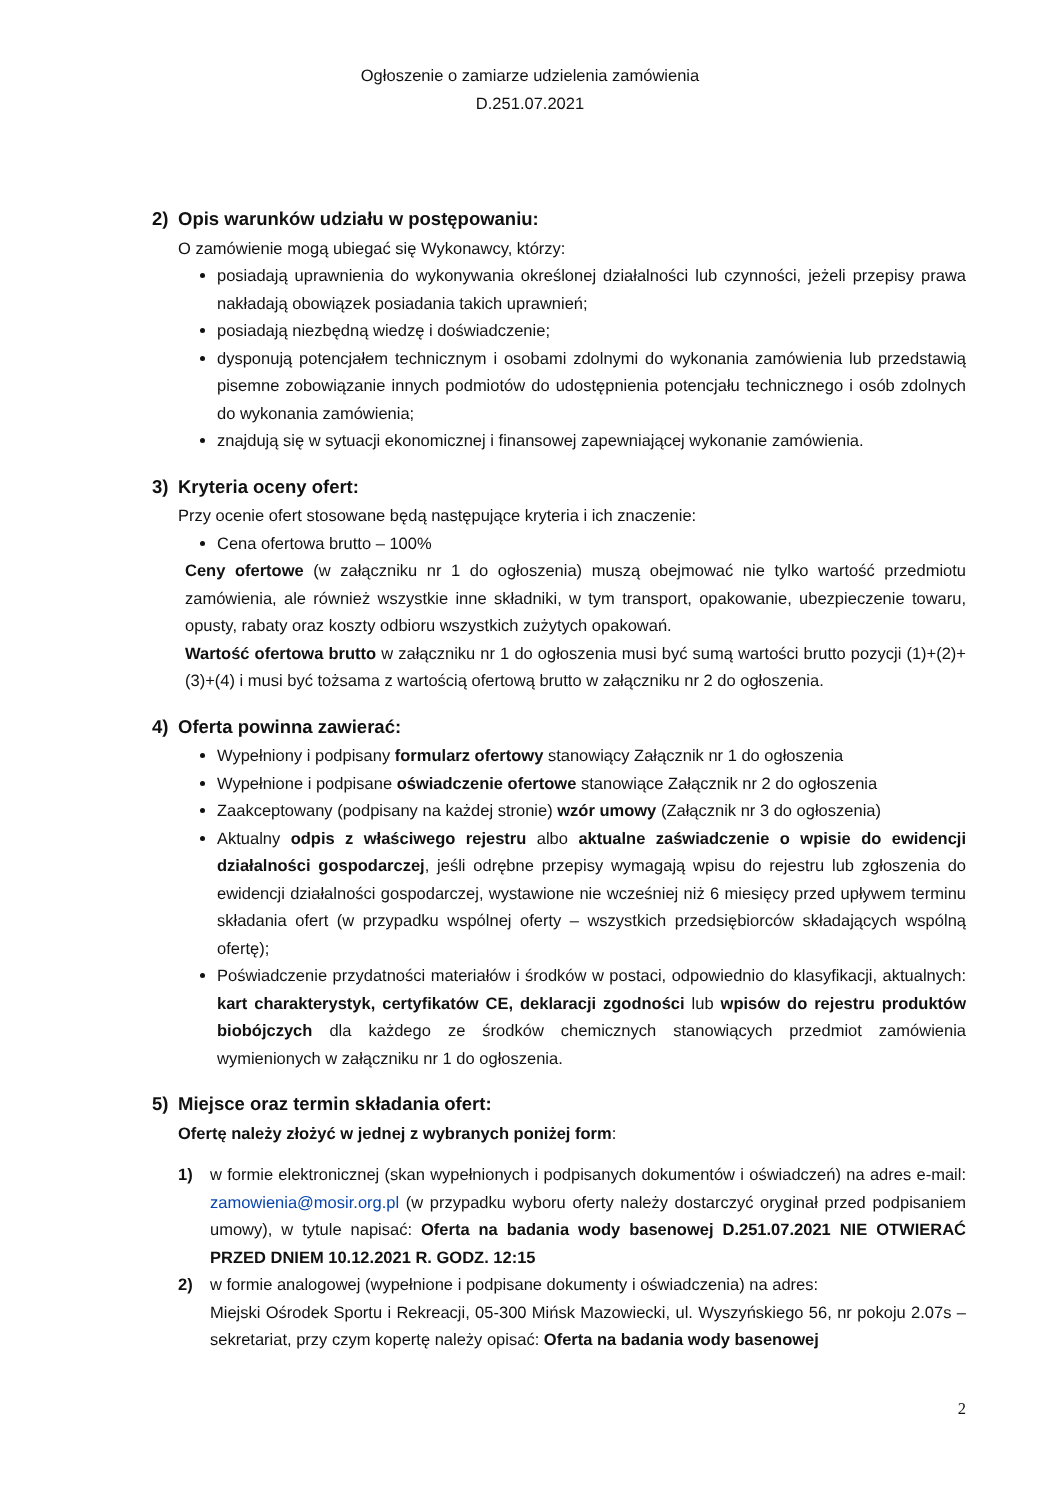Ogłoszenie o zamiarze udzielenia zamówienia
D.251.07.2021
2) Opis warunków udziału w postępowaniu:
O zamówienie mogą ubiegać się Wykonawcy, którzy:
posiadają uprawnienia do wykonywania określonej działalności lub czynności, jeżeli przepisy prawa nakładają obowiązek posiadania takich uprawnień;
posiadają niezbędną wiedzę i doświadczenie;
dysponują potencjałem technicznym i osobami zdolnymi do wykonania zamówienia lub przedstawią pisemne zobowiązanie innych podmiotów do udostępnienia potencjału technicznego i osób zdolnych do wykonania zamówienia;
znajdują się w sytuacji ekonomicznej i finansowej zapewniającej wykonanie zamówienia.
3) Kryteria oceny ofert:
Przy ocenie ofert stosowane będą następujące kryteria i ich znaczenie:
Cena ofertowa brutto – 100%
Ceny ofertowe (w załączniku nr 1 do ogłoszenia) muszą obejmować nie tylko wartość przedmiotu zamówienia, ale również wszystkie inne składniki, w tym transport, opakowanie, ubezpieczenie towaru, opusty, rabaty oraz koszty odbioru wszystkich zużytych opakowań.
Wartość ofertowa brutto w załączniku nr 1 do ogłoszenia musi być sumą wartości brutto pozycji (1)+(2)+(3)+(4) i musi być tożsama z wartością ofertową brutto w załączniku nr 2 do ogłoszenia.
4) Oferta powinna zawierać:
Wypełniony i podpisany formularz ofertowy stanowiący Załącznik nr 1 do ogłoszenia
Wypełnione i podpisane oświadczenie ofertowe stanowiące Załącznik nr 2 do ogłoszenia
Zaakceptowany (podpisany na każdej stronie) wzór umowy (Załącznik nr 3 do ogłoszenia)
Aktualny odpis z właściwego rejestru albo aktualne zaświadczenie o wpisie do ewidencji działalności gospodarczej, jeśli odrębne przepisy wymagają wpisu do rejestru lub zgłoszenia do ewidencji działalności gospodarczej, wystawione nie wcześniej niż 6 miesięcy przed upływem terminu składania ofert (w przypadku wspólnej oferty – wszystkich przedsiębiorców składających wspólną ofertę);
Poświadczenie przydatności materiałów i środków w postaci, odpowiednio do klasyfikacji, aktualnych: kart charakterystyk, certyfikatów CE, deklaracji zgodności lub wpisów do rejestru produktów biobójczych dla każdego ze środków chemicznych stanowiących przedmiot zamówienia wymienionych w załączniku nr 1 do ogłoszenia.
5) Miejsce oraz termin składania ofert:
Ofertę należy złożyć w jednej z wybranych poniżej form:
1) w formie elektronicznej (skan wypełnionych i podpisanych dokumentów i oświadczeń) na adres e-mail: zamowienia@mosir.org.pl (w przypadku wyboru oferty należy dostarczyć oryginał przed podpisaniem umowy), w tytule napisać: Oferta na badania wody basenowej D.251.07.2021 NIE OTWIERAĆ PRZED DNIEM 10.12.2021 R. GODZ. 12:15
2) w formie analogowej (wypełnione i podpisane dokumenty i oświadczenia) na adres:
Miejski Ośrodek Sportu i Rekreacji, 05-300 Mińsk Mazowiecki, ul. Wyszyńskiego 56, nr pokoju 2.07s – sekretariat, przy czym kopertę należy opisać: Oferta na badania wody basenowej
2